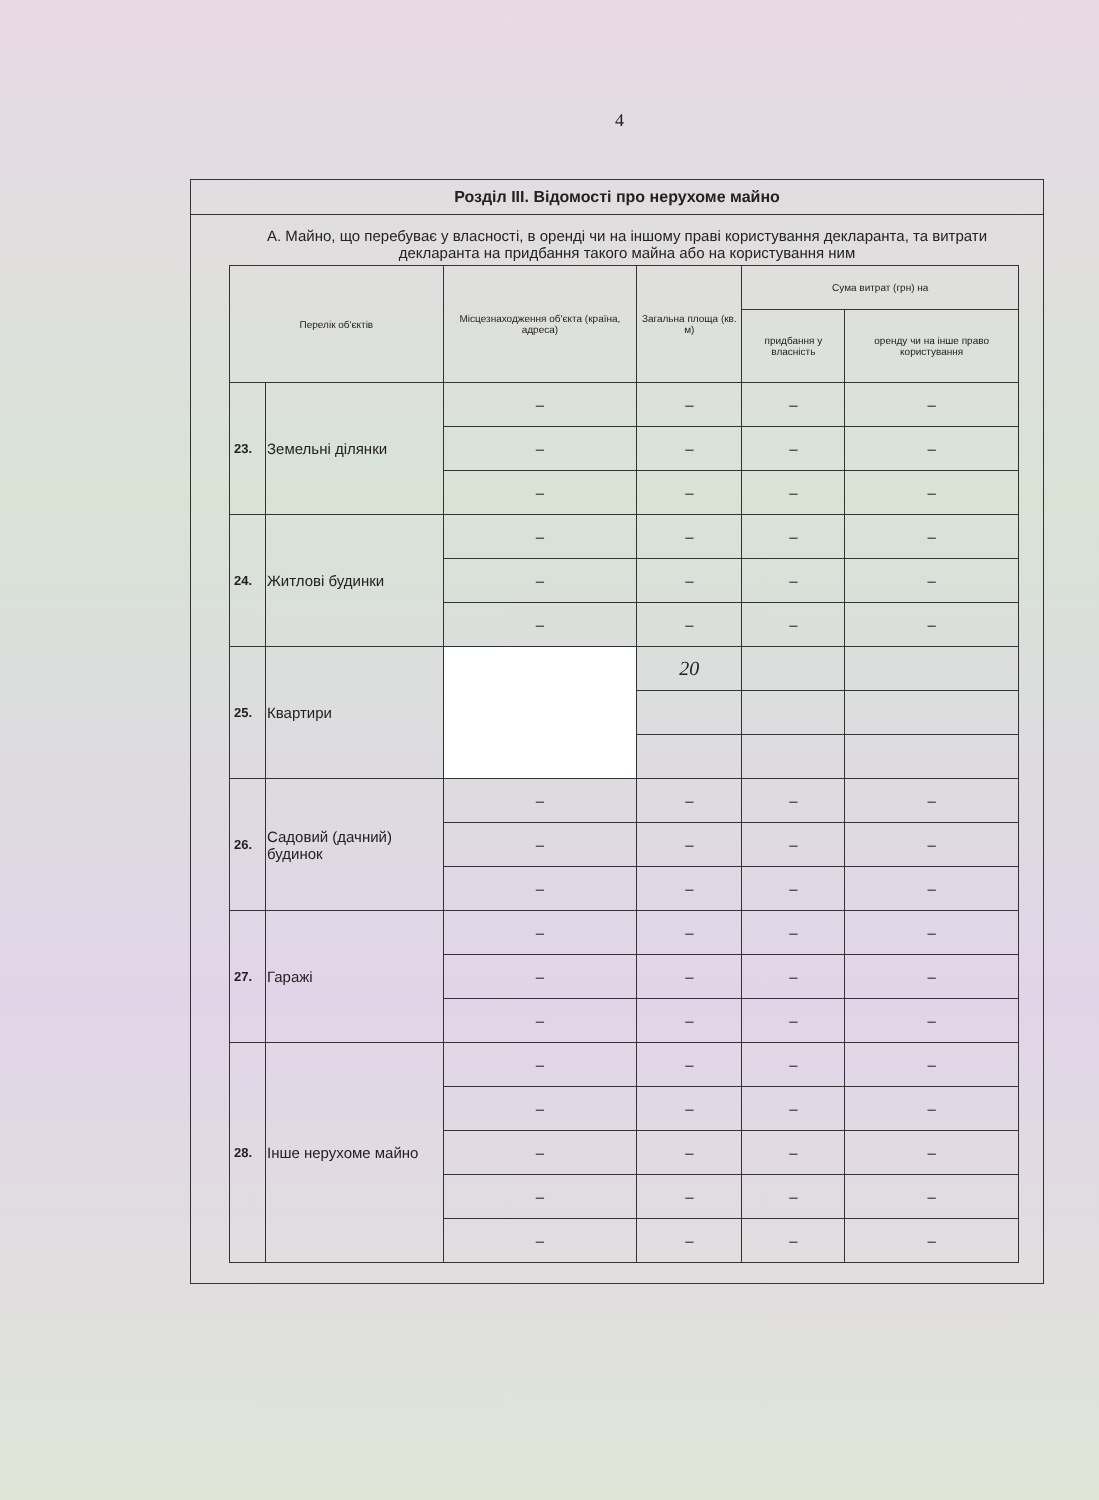4
Розділ III. Відомості про нерухоме майно
А. Майно, що перебуває у власності, в оренді чи на іншому праві користування декларанта, та витрати декларанта на придбання такого майна або на користування ним
| Перелік об'єктів | | Місцезнаходження об'єкта (країна, адреса) | Загальна площа (кв. м) | Сума витрат (грн) на | |
| --- | --- | --- | --- | --- | --- |
| | | | | придбання у власність | оренду чи на інше право користування |
| 23. | Земельні ділянки | – | – | – | – |
| | | – | – | – | – |
| | | – | – | – | – |
| 24. | Житлові будинки | – | – | – | – |
| | | – | – | – | – |
| | | – | – | – | – |
| 25. | Квартири | | 20 | | |
| 26. | Садовий (дачний) будинок | – | – | – | – |
| | | – | – | – | – |
| | | – | – | – | – |
| 27. | Гаражі | – | – | – | – |
| | | – | – | – | – |
| | | – | – | – | – |
| 28. | Інше нерухоме майно | – | – | – | – |
| | | – | – | – | – |
| | | – | – | – | – |
| | | – | – | – | – |
| | | – | – | – | – |